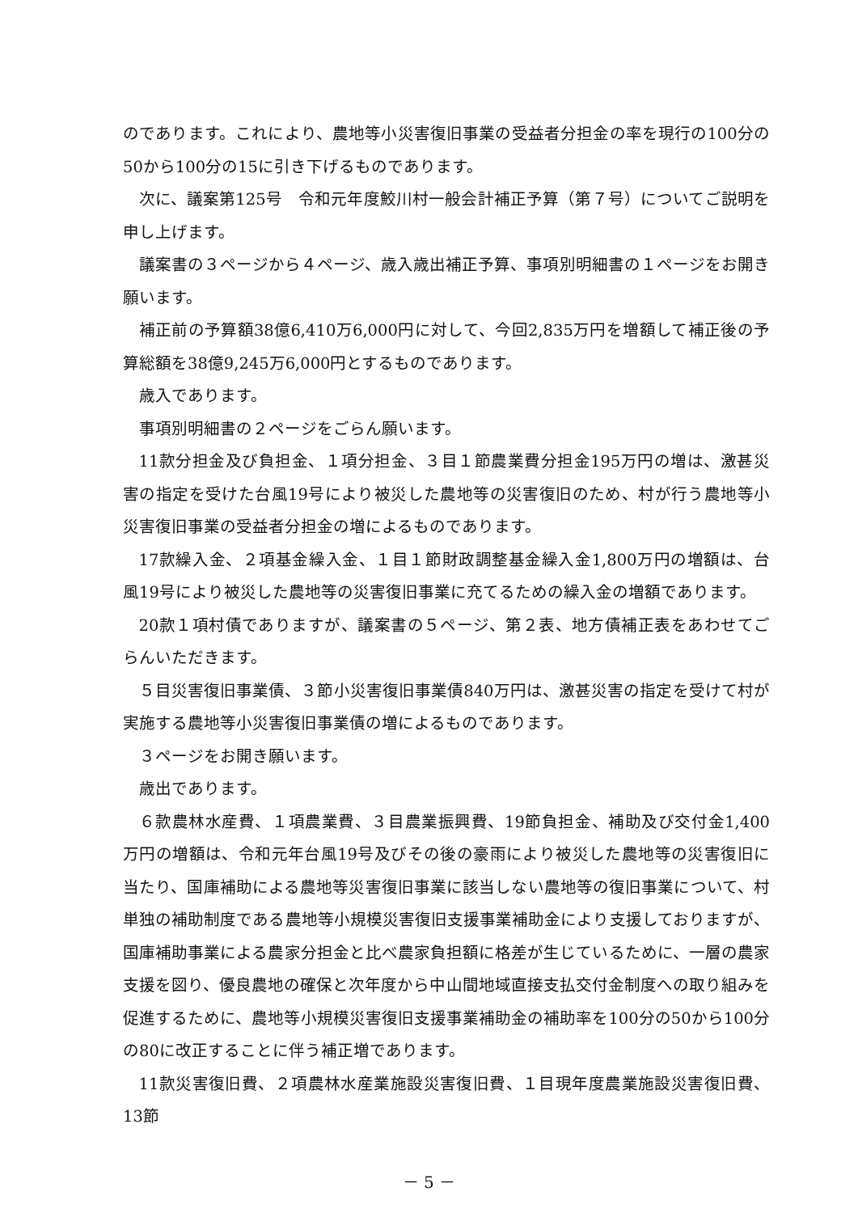のであります。これにより、農地等小災害復旧事業の受益者分担金の率を現行の100分の50から100分の15に引き下げるものであります。
次に、議案第125号　令和元年度鮫川村一般会計補正予算（第７号）についてご説明を申し上げます。
議案書の３ページから４ページ、歳入歳出補正予算、事項別明細書の１ページをお開き願います。
補正前の予算額38億6,410万6,000円に対して、今回2,835万円を増額して補正後の予算総額を38億9,245万6,000円とするものであります。
歳入であります。
事項別明細書の２ページをごらん願います。
11款分担金及び負担金、１項分担金、３目１節農業費分担金195万円の増は、激甚災害の指定を受けた台風19号により被災した農地等の災害復旧のため、村が行う農地等小災害復旧事業の受益者分担金の増によるものであります。
17款繰入金、２項基金繰入金、１目１節財政調整基金繰入金1,800万円の増額は、台風19号により被災した農地等の災害復旧事業に充てるための繰入金の増額であります。
20款１項村債でありますが、議案書の５ページ、第２表、地方債補正表をあわせてごらんいただきます。
５目災害復旧事業債、３節小災害復旧事業債840万円は、激甚災害の指定を受けて村が実施する農地等小災害復旧事業債の増によるものであります。
３ページをお開き願います。
歳出であります。
６款農林水産費、１項農業費、３目農業振興費、19節負担金、補助及び交付金1,400万円の増額は、令和元年台風19号及びその後の豪雨により被災した農地等の災害復旧に当たり、国庫補助による農地等災害復旧事業に該当しない農地等の復旧事業について、村単独の補助制度である農地等小規模災害復旧支援事業補助金により支援しておりますが、国庫補助事業による農家分担金と比べ農家負担額に格差が生じているために、一層の農家支援を図り、優良農地の確保と次年度から中山間地域直接支払交付金制度への取り組みを促進するために、農地等小規模災害復旧支援事業補助金の補助率を100分の50から100分の80に改正することに伴う補正増であります。
11款災害復旧費、２項農林水産業施設災害復旧費、１目現年度農業施設災害復旧費、13節
－ 5 －